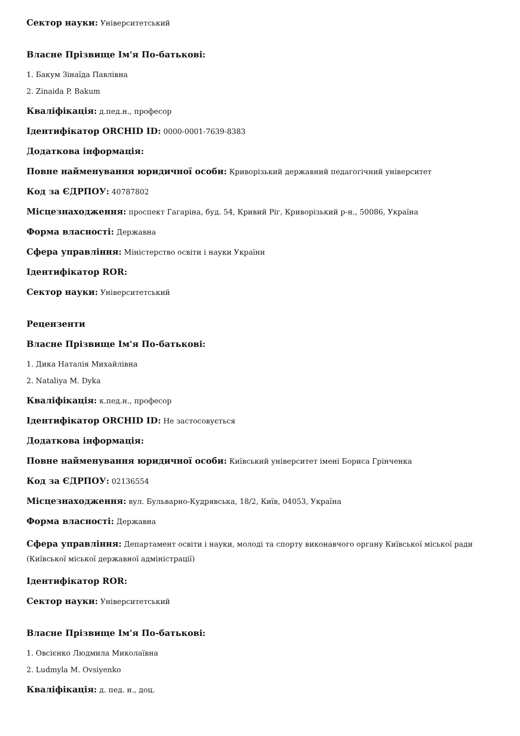Сектор науки: Університетський
Власне Прізвище Ім'я По-батькові:
1. Бакум Зінаїда Павлівна
2. Zinaida P. Bakum
Кваліфікація: д.пед.н., професор
Ідентифікатор ORCHID ID: 0000-0001-7639-8383
Додаткова інформація:
Повне найменування юридичної особи: Криворізький державний педагогічний університет
Код за ЄДРПОУ: 40787802
Місцезнаходження: проспект Гагаріна, буд. 54, Кривий Ріг, Криворізький р-н., 50086, Україна
Форма власності: Державна
Сфера управління: Міністерство освіти і науки України
Ідентифікатор ROR:
Сектор науки: Університетський
Рецензенти
Власне Прізвище Ім'я По-батькові:
1. Дика Наталія Михайлівна
2. Nataliya M. Dyka
Кваліфікація: к.пед.н., професор
Ідентифікатор ORCHID ID: Не застосовується
Додаткова інформація:
Повне найменування юридичної особи: Київський університет імені Бориса Грінченка
Код за ЄДРПОУ: 02136554
Місцезнаходження: вул. Бульварно-Кудрявська, 18/2, Київ, 04053, Україна
Форма власності: Державна
Сфера управління: Департамент освіти і науки, молоді та спорту виконавчого органу Київської міської ради (Київської міської державної адміністрації)
Ідентифікатор ROR:
Сектор науки: Університетський
Власне Прізвище Ім'я По-батькові:
1. Овсієнко Людмила Миколаївна
2. Ludmyla M. Ovsiyenko
Кваліфікація: д. пед. н., доц.